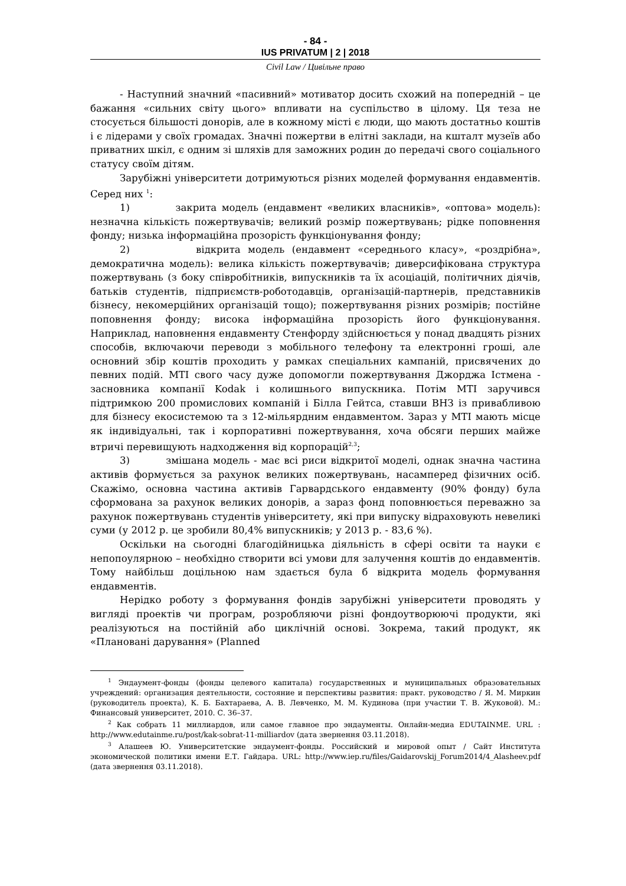- 84 -
IUS PRIVATUM | 2 | 2018
Civil Law / Цивільне право
- Наступний значний «пасивний» мотиватор досить схожий на попередній – це бажання «сильних світу цього» впливати на суспільство в цілому. Ця теза не стосується більшості донорів, але в кожному місті є люди, що мають достатньо коштів і є лідерами у своїх громадах. Значні пожертви в елітні заклади, на кшталт музеїв або приватних шкіл, є одним зі шляхів для заможних родин до передачі свого соціального статусу своїм дітям.
Зарубіжні університети дотримуються різних моделей формування ендавментів. Серед них <sup>1</sup>:
1) закрита модель (ендавмент «великих власників», «оптова» модель): незначна кількість пожертвувачів; великий розмір пожертвувань; рідке поповнення фонду; низька інформаційна прозорість функціонування фонду;
2) відкрита модель (ендавмент «середнього класу», «роздрібна», демократична модель): велика кількість пожертвувачів; диверсифікована структура пожертвувань (з боку співробітників, випускників та їх асоціацій, політичних діячів, батьків студентів, підприємств-роботодавців, організацій-партнерів, представників бізнесу, некомерційних організацій тощо); пожертвування різних розмірів; постійне поповнення фонду; висока інформаційна прозорість його функціонування. Наприклад, наповнення ендавменту Стенфорду здійснюється у понад двадцять різних способів, включаючи переводи з мобільного телефону та електронні гроші, але основний збір коштів проходить у рамках спеціальних кампаній, присвячених до певних подій. MTI свого часу дуже допомогли пожертвування Джорджа Істмена - засновника компанії Kodak і колишнього випускника. Потім MTI заручився підтримкою 200 промислових компаній і Білла Гейтса, ставши ВНЗ із привабливою для бізнесу екосистемою та з 12-мільярдним ендавментом. Зараз у MTI мають місце як індивідуальні, так і корпоративні пожертвування, хоча обсяги перших майже втричі перевищують надходження від корпорацій<sup>2,3</sup>;
3) змішана модель - має всі риси відкритої моделі, однак значна частина активів формується за рахунок великих пожертвувань, насамперед фізичних осіб. Скажімо, основна частина активів Гарвардського ендавменту (90% фонду) була сформована за рахунок великих донорів, а зараз фонд поповнюється переважно за рахунок пожертвувань студентів університету, які при випуску відраховують невеликі суми (у 2012 р. це зробили 80,4% випускників; у 2013 р. - 83,6 %).
Оскільки на сьогодні благодійницька діяльність в сфері освіти та науки є непопоулярною – необхідно створити всі умови для залучення коштів до ендавментів. Тому найбільш доцільною нам здається була б відкрита модель формування ендавментів.
Нерідко роботу з формування фондів зарубіжні університети проводять у вигляді проектів чи програм, розробляючи різні фондоутворюючі продукти, які реалізуються на постійній або циклічній основі. Зокрема, такий продукт, як «Плановані дарування» (Planned
<sup>1</sup> Эндаумент-фонды (фонды целевого капитала) государственных и муниципальных образовательных учреждений: организация деятельности, состояние и перспективы развития: практ. руководство / Я. М. Миркин (руководитель проекта), К. Б. Бахтараева, А. В. Левченко, М. М. Кудинова (при участии Т. В. Жуковой). М.: Финансовый университет, 2010. С. 36–37.
<sup>2</sup> Как собрать 11 миллиардов, или самое главное про эндаументы. Онлайн-медиа EDUTAINME. URL : http://www.edutainme.ru/post/kak-sobrat-11-milliardov (дата звернення 03.11.2018).
<sup>3</sup> Алашеев Ю. Университетские эндаумент-фонды. Российский и мировой опыт / Сайт Института экономической политики имени Е.Т. Гайдара. URL: http://www.iep.ru/files/Gaidarovskij_Forum2014/4_Alasheev.pdf (дата звернення 03.11.2018).